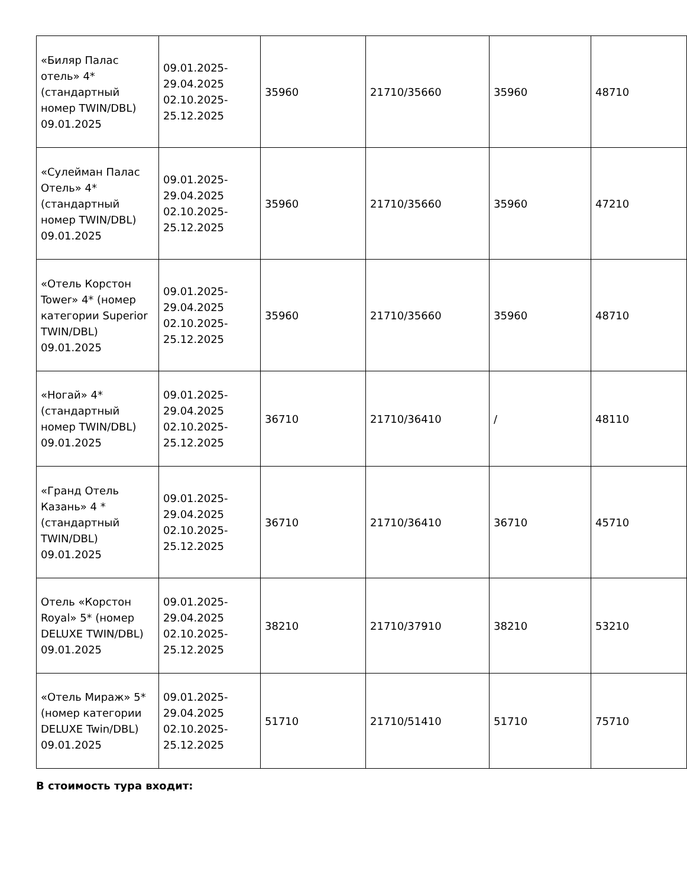| «Биляр Палас отель» 4* (стандартный номер TWIN/DBL) 09.01.2025 | 09.01.2025- 29.04.2025 02.10.2025- 25.12.2025 | 35960 | 21710/35660 | 35960 | 48710 |
| «Сулейман Палас Отель» 4* (стандартный номер TWIN/DBL) 09.01.2025 | 09.01.2025- 29.04.2025 02.10.2025- 25.12.2025 | 35960 | 21710/35660 | 35960 | 47210 |
| «Отель Корстон Tower» 4* (номер категории Superior TWIN/DBL) 09.01.2025 | 09.01.2025- 29.04.2025 02.10.2025- 25.12.2025 | 35960 | 21710/35660 | 35960 | 48710 |
| «Ногай» 4* (стандартный номер TWIN/DBL) 09.01.2025 | 09.01.2025- 29.04.2025 02.10.2025- 25.12.2025 | 36710 | 21710/36410 | / | 48110 |
| «Гранд Отель Казань» 4 * (стандартный TWIN/DBL) 09.01.2025 | 09.01.2025- 29.04.2025 02.10.2025- 25.12.2025 | 36710 | 21710/36410 | 36710 | 45710 |
| Отель «Корстон Royal» 5* (номер DELUXE TWIN/DBL) 09.01.2025 | 09.01.2025- 29.04.2025 02.10.2025- 25.12.2025 | 38210 | 21710/37910 | 38210 | 53210 |
| «Отель Мираж» 5* (номер категории DELUXE Twin/DBL) 09.01.2025 | 09.01.2025- 29.04.2025 02.10.2025- 25.12.2025 | 51710 | 21710/51410 | 51710 | 75710 |
В стоимость тура входит: